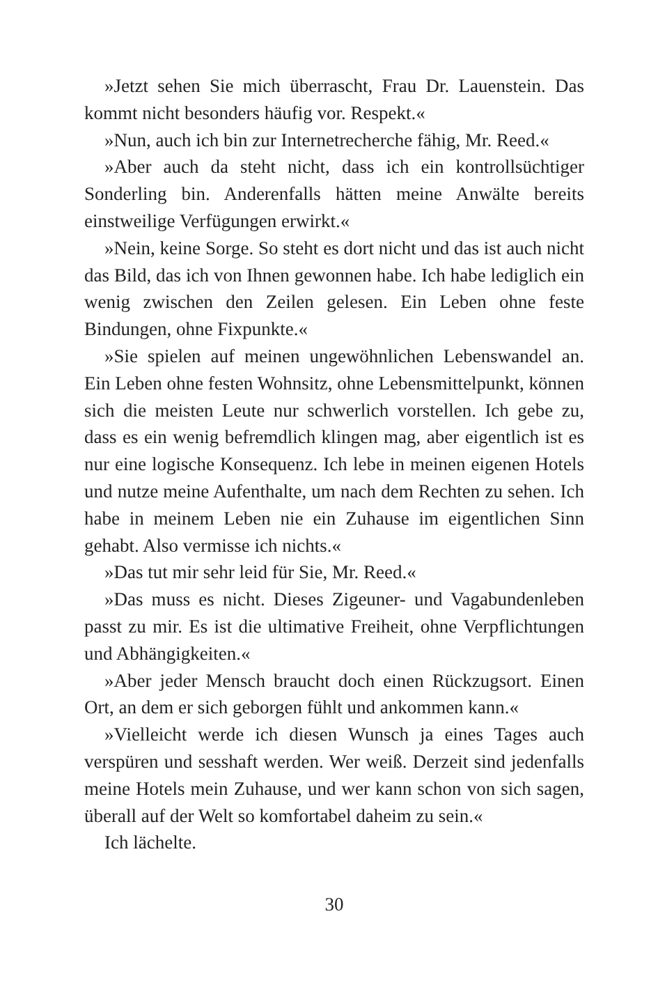»Jetzt sehen Sie mich überrascht, Frau Dr. Lauenstein. Das kommt nicht besonders häufig vor. Respekt.«
»Nun, auch ich bin zur Internetrecherche fähig, Mr. Reed.«
»Aber auch da steht nicht, dass ich ein kontrollsüchtiger Sonderling bin. Anderenfalls hätten meine Anwälte bereits einstweilige Verfügungen erwirkt.«
»Nein, keine Sorge. So steht es dort nicht und das ist auch nicht das Bild, das ich von Ihnen gewonnen habe. Ich habe lediglich ein wenig zwischen den Zeilen gelesen. Ein Leben ohne feste Bindungen, ohne Fixpunkte.«
»Sie spielen auf meinen ungewöhnlichen Lebenswandel an. Ein Leben ohne festen Wohnsitz, ohne Lebensmittelpunkt, können sich die meisten Leute nur schwerlich vorstellen. Ich gebe zu, dass es ein wenig befremdlich klingen mag, aber eigentlich ist es nur eine logische Konsequenz. Ich lebe in meinen eigenen Hotels und nutze meine Aufenthalte, um nach dem Rechten zu sehen. Ich habe in meinem Leben nie ein Zuhause im eigentlichen Sinn gehabt. Also vermisse ich nichts.«
»Das tut mir sehr leid für Sie, Mr. Reed.«
»Das muss es nicht. Dieses Zigeuner- und Vagabundenleben passt zu mir. Es ist die ultimative Freiheit, ohne Verpflichtungen und Abhängigkeiten.«
»Aber jeder Mensch braucht doch einen Rückzugsort. Einen Ort, an dem er sich geborgen fühlt und ankommen kann.«
»Vielleicht werde ich diesen Wunsch ja eines Tages auch verspüren und sesshaft werden. Wer weiß. Derzeit sind jedenfalls meine Hotels mein Zuhause, und wer kann schon von sich sagen, überall auf der Welt so komfortabel daheim zu sein.«
Ich lächelte.
30